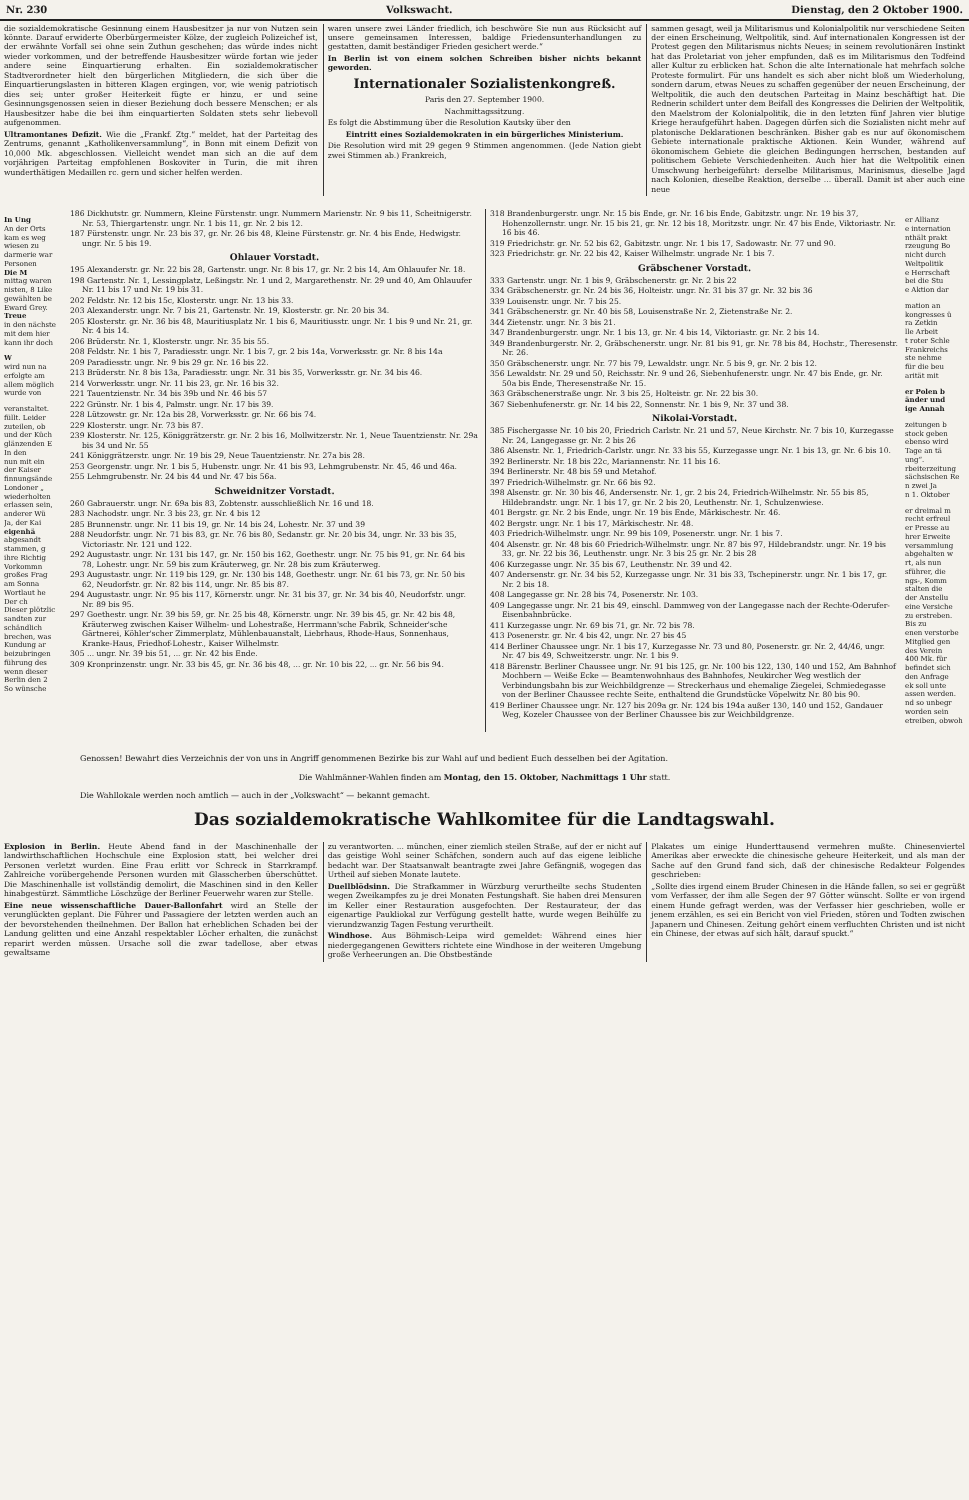Nr. 230 Volkswacht. Dienstag, den 2 Oktober 1900.
die sozialdemokratische Gesinnung einem Hausbesitzer ja nur von Nutzen sein könnte. Darauf erwiderte Oberbürgermeister Kölze, der zugleich Polizeichef ist, der erwähnte Vorfall sei ohne sein Zuthun geschehen; das würde indes nicht wieder vorkommen, und der betreffende Hausbesitzer würde fortan wie jeder andere seine Einquartierung erhalten. Ein sozialdemokratischer Stadtverordneter hielt den bürgerlichen Mitgliedern, die sich über die Einquartierungslasten in bitteren Klagen ergingen, vor, wie wenig patriotisch dies sei; unter großer Heiterkeit fügte er hinzu, er und seine Gesinnungsgenossen seien in dieser Beziehung doch bessere Menschen; er als Hausbesitzer habe die bei ihm einquartierten Soldaten stets sehr liebevoll aufgenommen.
Ultramontanes Defizit. Wie die „Frankf. Ztg.“ meldet, hat der Parteitag des Zentrums, genannt „Katholikenversammlung“, in Bonn mit einem Defizit von 10,000 Mk. abgeschlossen. Vielleicht wendet man sich an die auf dem vorjährigen Parteitag empfohlenen Boskoviter in Turin, die mit ihren wunderthätigen Medaillen rc. gern und sicher helfen werden.
waren unsere zwei Länder friedlich, ich beschwöre Sie nun aus Rücksicht auf unsere gemeinsamen Interessen, baldige Friedensunterhandlungen zu gestatten, damit beständiger Frieden gesichert werde.“
In Berlin ist von einem solchen Schreiben bisher nichts bekannt geworden.
Internationaler Sozialistenkongreß.
Paris den 27. September 1900.
Nachmittagssitzung.
Es folgt die Abstimmung über die Resolution Kautsky über den
Eintritt eines Sozialdemokraten in ein bürgerliches Ministerium.
Die Resolution wird mit 29 gegen 9 Stimmen angenommen. (Jede Nation giebt zwei Stimmen ab.) Frankreich,
sammen gesagt, weil ja Militarismus und Kolonialpolitik nur verschiedene Seiten der einen Erscheinung, Weltpolitik, sind. Auf internationalen Kongressen ist der Protest gegen den Militarismus nichts Neues; in seinem revolutionären Instinkt hat das Proletariat von jeher empfunden, daß es im Militarismus den Todfeind aller Kultur zu erblicken hat. Schon die alte Internationale hat mehrfach solche Proteste formulirt. Für uns handelt es sich aber nicht bloß um Wiederholung, sondern darum, etwas Neues zu schaffen gegenüber der neuen Erscheinung, der Weltpolitik, die auch den deutschen Parteitag in Mainz beschäftigt hat. Die Rednerin schildert unter dem Beifall des Kongresses die Delirien der Weltpolitik, den Maelstrom der Kolonialpolitik, die in den letzten fünf Jahren vier blutige Kriege heraufgeführt haben. Dagegen dürfen sich die Sozialisten nicht mehr auf platonische Deklarationen beschränken. Bisher gab es nur auf ökonomischem Gebiete internationale praktische Aktionen. Kein Wunder, während auf ökonomischem Gebiete die gleichen Bedingungen herrschen, bestanden auf politischem Gebiete Verschiedenheiten. Auch hier hat die Weltpolitik einen Umschwung herbeigeführt: derselbe Militarismus, Marinismus, dieselbe Jagd nach Kolonien, dieselbe Reaktion, derselbe ... überall. Damit ist aber auch eine neue
In Ung
An der Orts
kam es weg
wiesen zu
darmerie war
Personen
Die M
mittag waren
nisten, 8 Like
gewählten be
Eward Grey.
Treue
in den nächste
mit dem hier
kann ihr doch
W
wird nun na
erfolgte am
allem möglich
wurde von
veranstaltet.
füllt. Leider
zuteilen, ob
und der Küch
glänzenden E
In den
nun mit ein
der Kaiser
finnungsände
Londoner „
wiederholten
erlassen sein,
anderer Wü
Ja, der Kai
eigenhä
abgesandt
stammen, g
ihre Richtig
Vorkommn
großes Frag
am Sonna
Wortlaut he
Der ch
Dieser plötzlic
sandten zur
schändlich
brechen, was
Kundung ar
beizubringen
führung des
wenn dieser
Berlin den 2
So wünsche
186 Dickhutstr. gr. Nummern, Kleine Fürstenstr. ungr. Nummern Marienstr. Nr. 9 bis 11, Scheitnigerstr. Nr. 53, Thiergartenstr. ungr. Nr. 1 bis 11, gr. Nr. 2 bis 12.
187 Fürstenstr. ungr. Nr. 23 bis 37, gr. Nr. 26 bis 48, Kleine Fürstenstr. gr. Nr. 4 bis Ende, Hedwigstr. ungr. Nr. 5 bis 19.
Ohlauer Vorstadt.
195 Alexanderstr. gr. Nr. 22 bis 28, Gartenstr. ungr. Nr. 8 bis 17, gr. Nr. 2 bis 14, Am Ohlauufer Nr. 18.
198 Gartenstr. Nr. 1, Lessingplatz, Leßingstr. Nr. 1 und 2, Margarethenstr. Nr. 29 und 40, Am Ohlauufer Nr. 11 bis 17 und Nr. 19 bis 31.
202 Feldstr. Nr. 12 bis 15c, Klosterstr. ungr. Nr. 13 bis 33.
203 Alexanderstr. ungr. Nr. 7 bis 21, Gartenstr. Nr. 19, Klosterstr. gr. Nr. 20 bis 34.
205 Klosterstr. gr. Nr. 36 bis 48, Mauritiusplatz Nr. 1 bis 6, Mauritiusstr. ungr. Nr. 1 bis 9 und Nr. 21, gr. Nr. 4 bis 14.
206 Brüderstr. Nr. 1, Klosterstr. ungr. Nr. 35 bis 55.
208 Feldstr. Nr. 1 bis 7, Paradiesstr. ungr. Nr. 1 bis 7, gr. 2 bis 14a, Vorwerksstr. gr. Nr. 8 bis 14a
209 Paradiesstr. ungr. Nr. 9 bis 29 gr. Nr. 16 bis 22.
213 Brüderstr. Nr. 8 bis 13a, Paradiesstr. ungr. Nr. 31 bis 35, Vorwerksstr. gr. Nr. 34 bis 46.
214 Vorwerksstr. ungr. Nr. 11 bis 23, gr. Nr. 16 bis 32.
221 Tauentzienstr. Nr. 34 bis 39b und Nr. 46 bis 57
222 Grünstr. Nr. 1 bis 4, Palmstr. ungr. Nr. 17 bis 39.
228 Lützowstr. gr. Nr. 12a bis 28, Vorwerksstr. gr. Nr. 66 bis 74.
229 Klosterstr. ungr. Nr. 73 bis 87.
239 Klosterstr. Nr. 125, Königgrätzerstr. gr. Nr. 2 bis 16, Mollwitzerstr. Nr. 1, Neue Tauentzienstr. Nr. 29a bis 34 und Nr. 55
241 Königgrätzerstr. ungr. Nr. 19 bis 29, Neue Tauentzienstr. Nr. 27a bis 28.
253 Georgenstr. ungr. Nr. 1 bis 5, Hubenstr. ungr. Nr. 41 bis 93, Lehmgrubenstr. Nr. 45, 46 und 46a.
255 Lehmgrubenstr. Nr. 24 bis 44 und Nr. 47 bis 56a.
Schweidnitzer Vorstadt.
260 Gabrauerstr. ungr. Nr. 69a bis 83, Zobtenstr. ausschließlich Nr. 16 und 18.
283 Nachodstr. ungr. Nr. 3 bis 23, gr. Nr. 4 bis 12
285 Brunnenstr. ungr. Nr. 11 bis 19, gr. Nr. 14 bis 24, Lohestr. Nr. 37 und 39
288 Neudorfstr. ungr. Nr. 71 bis 83, gr. Nr. 76 bis 80, Sedanstr. gr. Nr. 20 bis 34, ungr. Nr. 33 bis 35, Victoriastr. Nr. 121 und 122.
292 Augustastr. ungr. Nr. 131 bis 147, gr. Nr. 150 bis 162, Goethestr. ungr. Nr. 75 bis 91, gr. Nr. 64 bis 78, Lohestr. ungr. Nr. 59 bis zum Kräuterweg, gr. Nr. 28 bis zum Kräuterweg.
293 Augustastr. ungr. Nr. 119 bis 129, gr. Nr. 130 bis 148, Goethestr. ungr. Nr. 61 bis 73, gr. Nr. 50 bis 62, Neudorfstr. gr. Nr. 82 bis 114, ungr. Nr. 85 bis 87.
294 Augustastr. ungr. Nr. 95 bis 117, Körnerstr. ungr. Nr. 31 bis 37, gr. Nr. 34 bis 40, Neudorfstr. ungr. Nr. 89 bis 95.
297 Goethestr. ungr. Nr. 39 bis 59, gr. Nr. 25 bis 48, Körnerstr. ungr. Nr. 39 bis 45, gr. Nr. 42 bis 48, Kräuterweg zwischen Kaiser Wilhelm- und Lohestraße, Herrmann'sche Fabrik, Schneider'sche Gärtnerei, Köhler'scher Zimmerplatz, Mühlenbauanstalt, Liebrhaus, Rhode-Haus, Sonnenhaus, Kranke-Haus, Friedhof-Lohestr., Kaiser Wilhelmstr.
305 ... ungr. Nr. 39 bis 51, ... gr. Nr. 42 bis Ende.
309 Kronprinzenstr. ungr. Nr. 33 bis 45, gr. Nr. 36 bis 48, ... gr. Nr. 10 bis 22, ... gr. Nr. 56 bis 94.
318 Brandenburgerstr. ungr. Nr. 15 bis Ende, gr. Nr. 16 bis Ende, Gabitzstr. ungr. Nr. 19 bis 37, Hohenzollernstr. ungr. Nr. 15 bis 21, gr. Nr. 12 bis 18, Moritzstr. ungr. Nr. 47 bis Ende, Viktoriastr. Nr. 16 bis 46.
319 Friedrichstr. gr. Nr. 52 bis 62, Gabitzstr. ungr. Nr. 1 bis 17, Sadowastr. Nr. 77 und 90.
323 Friedrichstr. gr. Nr. 22 bis 42, Kaiser Wilhelmstr. ungrade Nr. 1 bis 7.
Gräbschener Vorstadt.
333 Gartenstr. ungr. Nr. 1 bis 9, Gräbschenerstr. gr. Nr. 2 bis 22
334 Gräbschenerstr. gr. Nr. 24 bis 36, Holteistr. ungr. Nr. 31 bis 37 gr. Nr. 32 bis 36
339 Louisenstr. ungr. Nr. 7 bis 25.
341 Gräbschenerstr. gr. Nr. 40 bis 58, Louisenstraße Nr. 2, Zietenstraße Nr. 2.
344 Zietenstr. ungr. Nr. 3 bis 21.
347 Brandenburgerstr. ungr. Nr. 1 bis 13, gr. Nr. 4 bis 14, Viktoriastr. gr. Nr. 2 bis 14.
349 Brandenburgerstr. Nr. 2, Gräbschenerstr. ungr. Nr. 81 bis 91, gr. Nr. 78 bis 84, Hochstr., Theresenstr. Nr. 26.
350 Gräbschenerstr. ungr. Nr. 77 bis 79, Lewaldstr. ungr. Nr. 5 bis 9, gr. Nr. 2 bis 12.
356 Lewaldstr. Nr. 29 und 50, Reichsstr. Nr. 9 und 26, Siebenhufenerstr. ungr. Nr. 47 bis Ende, gr. Nr. 50a bis Ende, Theresenstraße Nr. 15.
363 Gräbschenerstraße ungr. Nr. 3 bis 25, Holteistr. gr. Nr. 22 bis 30.
367 Siebenhufenerstr. gr. Nr. 14 bis 22, Sonnenstr. Nr. 1 bis 9, Nr. 37 und 38.
Nikolai-Vorstadt.
385 Fischergasse Nr. 10 bis 20, Friedrich Carlstr. Nr. 21 und 57, Neue Kirchstr. Nr. 7 bis 10, Kurzegasse Nr. 24, Langegasse gr. Nr. 2 bis 26
386 Alsenstr. Nr. 1, Friedrich-Carlstr. ungr. Nr. 33 bis 55, Kurzegasse ungr. Nr. 1 bis 13, gr. Nr. 6 bis 10.
392 Berlinerstr. Nr. 18 bis 22c, Mariannenstr. Nr. 11 bis 16.
394 Berlinerstr. Nr. 48 bis 59 und Metahof.
397 Friedrich-Wilhelmstr. gr. Nr. 66 bis 92.
398 Alsenstr. gr. Nr. 30 bis 46, Andersenstr. Nr. 1, gr. 2 bis 24, Friedrich-Wilhelmstr. Nr. 55 bis 85, Hildebrandstr. ungr. Nr. 1 bis 17, gr. Nr. 2 bis 20, Leuthenstr. Nr. 1, Schulzenwiese.
401 Bergstr. gr. Nr. 2 bis Ende, ungr. Nr. 19 bis Ende, Märkischestr. Nr. 46.
402 Bergstr. ungr. Nr. 1 bis 17, Märkischestr. Nr. 48.
403 Friedrich-Wilhelmstr. ungr. Nr. 99 bis 109, Posenerstr. ungr. Nr. 1 bis 7.
404 Alsenstr. gr. Nr. 48 bis 60 Friedrich-Wilhelmstr. ungr. Nr. 87 bis 97, Hildebrandstr. ungr. Nr. 19 bis 33, gr. Nr. 22 bis 36, Leuthenstr. ungr. Nr. 3 bis 25 gr. Nr. 2 bis 28
406 Kurzegasse ungr. Nr. 35 bis 67, Leuthenstr. Nr. 39 und 42.
407 Andersenstr. gr. Nr. 34 bis 52, Kurzegasse ungr. Nr. 31 bis 33, Tschepinerstr. ungr. Nr. 1 bis 17, gr. Nr. 2 bis 18.
408 Langegasse gr. Nr. 28 bis 74, Posenerstr. Nr. 103.
409 Langegasse ungr. Nr. 21 bis 49, einschl. Dammweg von der Langegasse nach der Rechte-Oderufer-Eisenbahnbrücke.
411 Kurzegasse ungr. Nr. 69 bis 71, gr. Nr. 72 bis 78.
413 Posenerstr. gr. Nr. 4 bis 42, ungr. Nr. 27 bis 45
414 Berliner Chaussee ungr. Nr. 1 bis 17, Kurzegasse Nr. 73 und 80, Posenerstr. gr. Nr. 2, 44/46, ungr. Nr. 47 bis 49, Schweitzerstr. ungr. Nr. 1 bis 9.
418 Bärenstr. Berliner Chaussee ungr. Nr. 91 bis 125, gr. Nr. 100 bis 122, 130, 140 und 152, Am Bahnhof Mochbern — Weiße Ecke — Beamtenwohnhaus des Bahnhofes, Neukircher Weg westlich der Verbindungsbahn bis zur Weichbildgrenze — Streckerhaus und ehemalige Ziegelei, Schmiedegasse von der Berliner Chaussee rechte Seite, enthaltend die Grundstücke Vöpelwitz Nr. 80 bis 90.
419 Berliner Chaussee ungr. Nr. 127 bis 209a gr. Nr. 124 bis 194a außer 130, 140 und 152, Gandauer Weg, Kozeler Chaussee von der Berliner Chaussee bis zur Weichbildgrenze.
er Allianz
e internation
nthält prakt
rzeugung Bo
nicht durch
Weltpolitik
e Herrschaft
bei die Stu
e Aktion dar
mation an
kongresses ü
ra Zetkin
lle Arbeit
t roter Schle
Frankreichs
ste nehme
für die beu
arität mit
er Polen b
änder und
ige Annah
zeitungen b
stock geben
ebenso wird
Tage an tä
ung“.
rbeiterzeitung
sächsischen Re
n zwei Ja
n 1. Oktober
er dreimal m
recht erfreul
er Presse au
hrer Erweite
versammlung
abgehalten w
rt, als nun
sführer, die
ngs-, Komm
stalten die
der Anstellu
eine Versiche
zu erstreben.
Bis zu
enen verstorbe
Mitglied gen
des Verein
400 Mk. für
befindet sich
den Anfrage
ek soll unte
assen werden.
nd so unbegr
worden sein
etreiben, obwoh
Genossen! Bewahrt dies Verzeichnis der von uns in Angriff genommenen Bezirke bis zur Wahl auf und bedient Euch desselben bei der Agitation.
Die Wahlmänner-Wahlen finden am Montag, den 15. Oktober, Nachmittags 1 Uhr statt.
Die Wahllokale werden noch amtlich — auch in der „Volkswacht“ — bekannt gemacht.
Das sozialdemokratische Wahlkomitee für die Landtagswahl.
Explosion in Berlin. Heute Abend fand in der Maschinenhalle der landwirthschaftlichen Hochschule eine Explosion statt, bei welcher drei Personen verletzt wurden. Eine Frau erlitt vor Schreck in Starrkrampf. Zahlreiche vorübergehende Personen wurden mit Glasscherben überschüttet. Die Maschinenhalle ist vollständig demolirt, die Maschinen sind in den Keller hinabgestürzt. Sämmtliche Löschzüge der Berliner Feuerwehr waren zur Stelle.
Eine neue wissenschaftliche Dauer-Ballonfahrt wird an Stelle der verunglückten geplant. Die Führer und Passagiere der letzten werden auch an der bevorstehenden theilnehmen. Der Ballon hat erheblichen Schaden bei der Landung gelitten und eine Anzahl respektabler Löcher erhalten, die zunächst reparirt werden müssen. Ursache soll die zwar tadellose, aber etwas gewaltsame
zu verantworten. ... münchen, einer ziemlich steilen Straße, auf der er nicht auf das geistige Wohl seiner Schäfchen, sondern auch auf das eigene leibliche bedacht war. Der Staatsanwalt beantragte zwei Jahre Gefängniß, wogegen das Urtheil auf sieben Monate lautete.
Duellblödsinn. Die Strafkammer in Würzburg verurtheilte sechs Studenten wegen Zweikampfes zu je drei Monaten Festungshaft. Sie haben drei Mensuren im Keller einer Restauration ausgefochten. Der Restaurateur, der das eigenartige Paukliokal zur Verfügung gestellt hatte, wurde wegen Beihülfe zu vierundzwanzig Tagen Festung verurtheilt.
Windhose. Aus Böhmisch-Leipa wird gemeldet: Während eines hier niedergegangenen Gewitters richtete eine Windhose in der weiteren Umgebung große Verheerungen an. Die Obstbestände
Plakates um einige Hunderttausend vermehren mußte. Chinesenviertel Amerikas aber erweckte die chinesische geheure Heiterkeit, und als man der Sache auf den Grund fand sich, daß der chinesische Redakteur Folgendes geschrieben:
„Sollte dies irgend einem Bruder Chinesen in die Hände fallen, so sei er gegrüßt vom Verfasser, der ihm alle Segen der 97 Götter wünscht. Sollte er von irgend einem Hunde gefragt werden, was der Verfasser hier geschrieben, wolle er jenem erzählen, es sei ein Bericht von viel Frieden, stören und Todten zwischen Japanern und Chinesen. Zeitung gehört einem verfluchten Christen und ist nicht ein Chinese, der etwas auf sich hält, darauf spuckt.“